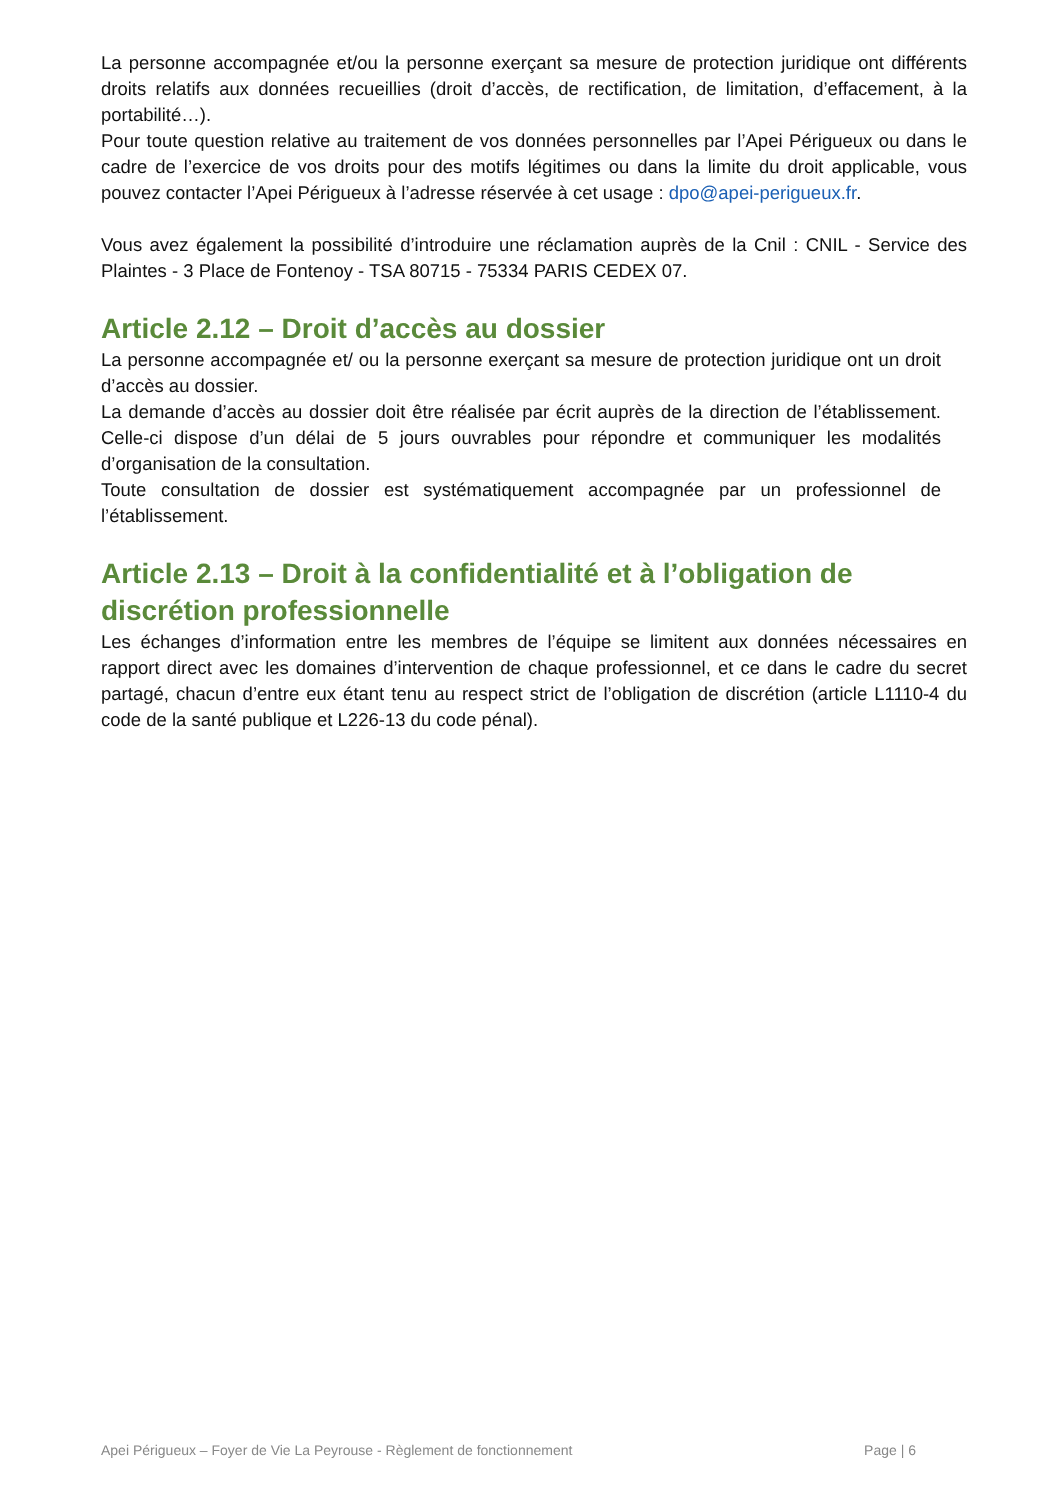La personne accompagnée et/ou la personne exerçant sa mesure de protection juridique ont différents droits relatifs aux données recueillies (droit d’accès, de rectification, de limitation, d’effacement, à la portabilité…).
Pour toute question relative au traitement de vos données personnelles par l’Apei Périgueux ou dans le cadre de l’exercice de vos droits pour des motifs légitimes ou dans la limite du droit applicable, vous pouvez contacter l’Apei Périgueux à l’adresse réservée à cet usage : dpo@apei-perigueux.fr.
Vous avez également la possibilité d’introduire une réclamation auprès de la Cnil : CNIL - Service des Plaintes - 3 Place de Fontenoy - TSA 80715 - 75334 PARIS CEDEX 07.
Article 2.12 – Droit d’accès au dossier
La personne accompagnée et/ ou la personne exerçant sa mesure de protection juridique ont un droit d’accès au dossier.
La demande d’accès au dossier doit être réalisée par écrit auprès de la direction de l’établissement. Celle-ci dispose d’un délai de 5 jours ouvrables pour répondre et communiquer les modalités d’organisation de la consultation.
Toute consultation de dossier est systématiquement accompagnée par un professionnel de l’établissement.
Article 2.13 – Droit à la confidentialité et à l’obligation de discrétion professionnelle
Les échanges d’information entre les membres de l’équipe se limitent aux données nécessaires en rapport direct avec les domaines d’intervention de chaque professionnel, et ce dans le cadre du secret partagé, chacun d’entre eux étant tenu au respect strict de l’obligation de discrétion (article L1110-4 du code de la santé publique et L226-13 du code pénal).
Apei Périgueux – Foyer de Vie La Peyrouse - Règlement de fonctionnement Page | 6